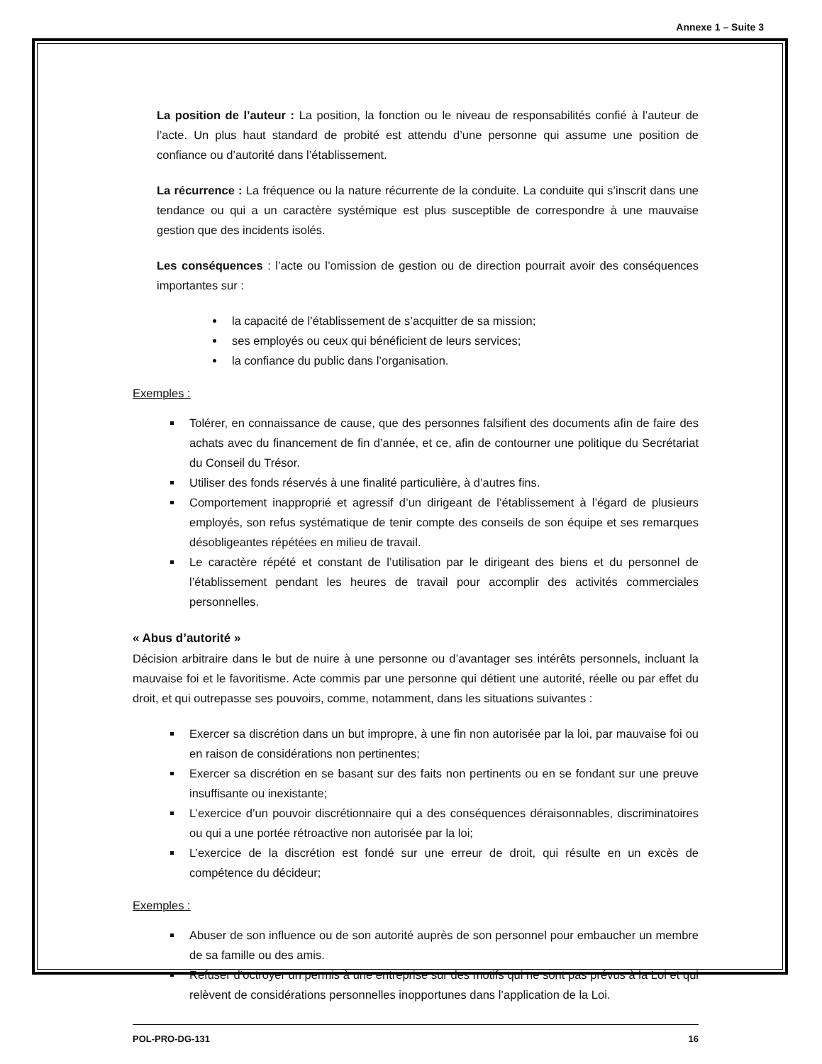Annexe 1 – Suite 3
La position de l’auteur : La position, la fonction ou le niveau de responsabilités confié à l’auteur de l’acte. Un plus haut standard de probité est attendu d’une personne qui assume une position de confiance ou d’autorité dans l’établissement.
La récurrence : La fréquence ou la nature récurrente de la conduite. La conduite qui s’inscrit dans une tendance ou qui a un caractère systémique est plus susceptible de correspondre à une mauvaise gestion que des incidents isolés.
Les conséquences : l’acte ou l’omission de gestion ou de direction pourrait avoir des conséquences importantes sur :
la capacité de l’établissement de s’acquitter de sa mission;
ses employés ou ceux qui bénéficient de leurs services;
la confiance du public dans l’organisation.
Exemples :
Tolérer, en connaissance de cause, que des personnes falsifient des documents afin de faire des achats avec du financement de fin d’année, et ce, afin de contourner une politique du Secrétariat du Conseil du Trésor.
Utiliser des fonds réservés à une finalité particulière, à d’autres fins.
Comportement inapproprié et agressif d’un dirigeant de l’établissement à l’égard de plusieurs employés, son refus systématique de tenir compte des conseils de son équipe et ses remarques désobligeantes répétées en milieu de travail.
Le caractère répété et constant de l’utilisation par le dirigeant des biens et du personnel de l’établissement pendant les heures de travail pour accomplir des activités commerciales personnelles.
« Abus d’autorité »
Décision arbitraire dans le but de nuire à une personne ou d’avantager ses intérêts personnels, incluant la mauvaise foi et le favoritisme. Acte commis par une personne qui détient une autorité, réelle ou par effet du droit, et qui outrepasse ses pouvoirs, comme, notamment, dans les situations suivantes :
Exercer sa discrétion dans un but impropre, à une fin non autorisée par la loi, par mauvaise foi ou en raison de considérations non pertinentes;
Exercer sa discrétion en se basant sur des faits non pertinents ou en se fondant sur une preuve insuffisante ou inexistante;
L’exercice d’un pouvoir discrétionnaire qui a des conséquences déraisonnables, discriminatoires ou qui a une portée rétroactive non autorisée par la loi;
L’exercice de la discrétion est fondé sur une erreur de droit, qui résulte en un excès de compétence du décideur;
Exemples :
Abuser de son influence ou de son autorité auprès de son personnel pour embaucher un membre de sa famille ou des amis.
Refuser d’octroyer un permis à une entreprise sur des motifs qui ne sont pas prévus à la Loi et qui relèvent de considérations personnelles inopportunes dans l’application de la Loi.
POL-PRO-DG-131 16